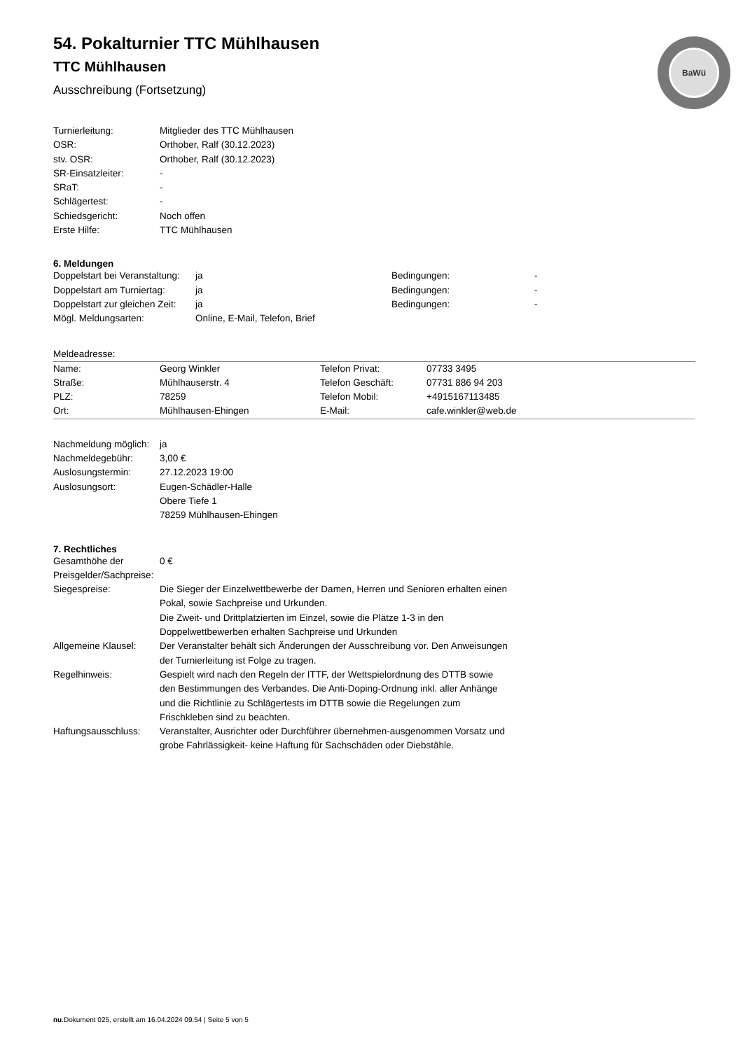BaWü
54. Pokalturnier TTC Mühlhausen
TTC Mühlhausen
Ausschreibung (Fortsetzung)
| Turnierleitung: | Mitglieder des TTC Mühlhausen |
| OSR: | Orthober, Ralf (30.12.2023) |
| stv. OSR: | Orthober, Ralf (30.12.2023) |
| SR-Einsatzleiter: | - |
| SRaT: | - |
| Schlägertest: | - |
| Schiedsgericht: | Noch offen |
| Erste Hilfe: | TTC Mühlhausen |
6. Meldungen
| Doppelstart bei Veranstaltung: | ja | Bedingungen: | - |
| Doppelstart am Turniertag: | ja | Bedingungen: | - |
| Doppelstart zur gleichen Zeit: | ja | Bedingungen: | - |
| Mögl. Meldungsarten: | Online, E-Mail, Telefon, Brief | | |
Meldeadresse:
| Name: | Georg Winkler | Telefon Privat: | 07733 3495 |
| Straße: | Mühlhauserstr. 4 | Telefon Geschäft: | 07731 886 94 203 |
| PLZ: | 78259 | Telefon Mobil: | +4915167113485 |
| Ort: | Mühlhausen-Ehingen | E-Mail: | cafe.winkler@web.de |
| Nachmeldung möglich: | ja |
| Nachmeldegebühr: | 3,00 € |
| Auslosungstermin: | 27.12.2023 19:00 |
| Auslosungsort: | Eugen-Schädler-Halle Obere Tiefe 1 78259 Mühlhausen-Ehingen |
7. Rechtliches
| Gesamthöhe der Preisgelder/Sachpreise: | 0 € |
| Siegespreise: | Die Sieger der Einzelwettbewerbe der Damen, Herren und Senioren erhalten einen Pokal, sowie Sachpreise und Urkunden. Die Zweit- und Drittplatzierten im Einzel, sowie die Plätze 1-3 in den Doppelwettbewerben erhalten Sachpreise und Urkunden |
| Allgemeine Klausel: | Der Veranstalter behält sich Änderungen der Ausschreibung vor. Den Anweisungen der Turnierleitung ist Folge zu tragen. |
| Regelhinweis: | Gespielt wird nach den Regeln der ITTF, der Wettspielordnung des DTTB sowie den Bestimmungen des Verbandes. Die Anti-Doping-Ordnung inkl. aller Anhänge und die Richtlinie zu Schlägertests im DTTB sowie die Regelungen zum Frischkleben sind zu beachten. |
| Haftungsausschluss: | Veranstalter, Ausrichter oder Durchführer übernehmen-ausgenommen Vorsatz und grobe Fahrlässigkeit- keine Haftung für Sachschäden oder Diebstähle. |
nu.Dokument 025, erstellt am 16.04.2024 09:54 | Seite 5 von 5